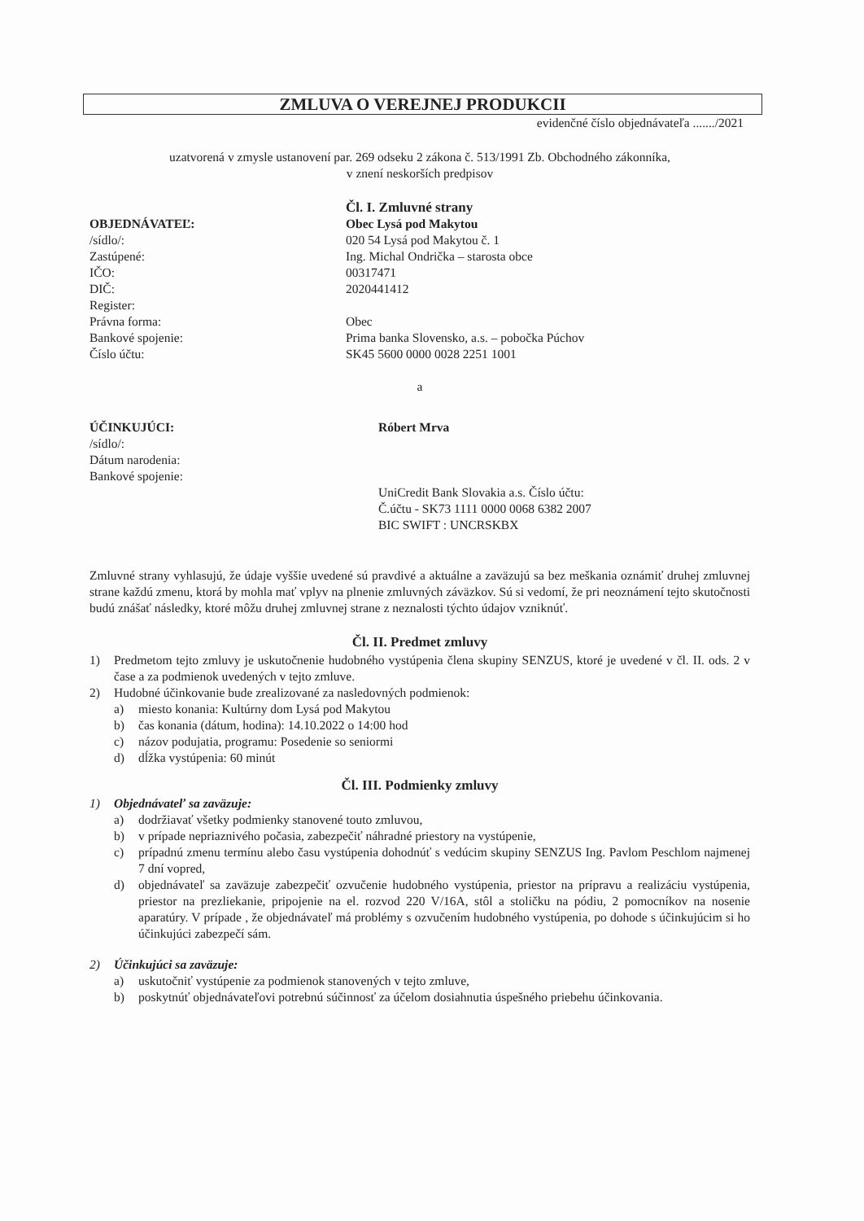ZMLUVA O VEREJNEJ PRODUKCII
evidenčné číslo objednávateľa ......./2021
uzatvorená v zmysle ustanovení par. 269 odseku 2 zákona č. 513/1991 Zb. Obchodného zákonníka,
v znení neskorších predpisov
Čl. I. Zmluvné strany
OBJEDNÁVATEĽ:
/sídlo/:
Zastúpené:
IČO:
DIČ:
Register:
Právna forma:
Bankové spojenie:
Číslo účtu:
Obec Lysá pod Makytou
020 54 Lysá pod Makytou č. 1
Ing. Michal Ondrička – starosta obce
00317471
2020441412
Obec
Prima banka Slovensko, a.s. – pobočka Púchov
SK45 5600 0000 0028 2251 1001
a
ÚČINKUJÚCI:
/sídlo/:
Dátum narodenia:
Bankové spojenie:
Róbert Mrva
UniCredit Bank Slovakia a.s. Číslo účtu:
Č.účtu - SK73 1111 0000 0068 6382 2007
BIC SWIFT : UNCRSKBX
Zmluvné strany vyhlasujú, že údaje vyššie uvedené sú pravdivé a aktuálne a zaväzujú sa bez meškania oznámiť druhej zmluvnej strane každú zmenu, ktorá by mohla mať vplyv na plnenie zmluvných záväzkov. Sú si vedomí, že pri neoznámení tejto skutočnosti budú znášať následky, ktoré môžu druhej zmluvnej strane z neznalosti týchto údajov vzniknúť.
Čl. II. Predmet zmluvy
1) Predmetom tejto zmluvy je uskutočnenie hudobného vystúpenia člena skupiny SENZUS, ktoré je uvedené v čl. II. ods. 2 v čase a za podmienok uvedených v tejto zmluve.
2) Hudobné účinkovanie bude zrealizované za nasledovných podmienok:
a) miesto konania: Kultúrny dom Lysá pod Makytou
b) čas konania (dátum, hodina): 14.10.2022 o 14:00 hod
c) názov podujatia, programu: Posedenie so seniormi
d) dĺžka vystúpenia: 60 minút
Čl. III. Podmienky zmluvy
1) Objednávateľ sa zaväzuje:
a) dodržiavať všetky podmienky stanovené touto zmluvou,
b) v prípade nepriaznivého počasia, zabezpečiť náhradné priestory na vystúpenie,
c) prípadnú zmenu termínu alebo času vystúpenia dohodnúť s vedúcim skupiny SENZUS Ing. Pavlom Peschlom najmenej 7 dní vopred,
d) objednávateľ sa zaväzuje zabezpečiť ozvučenie hudobného vystúpenia, priestor na prípravu a realizáciu vystúpenia, priestor na prezliekanie, pripojenie na el. rozvod 220 V/16A, stôl a stoličku na pódiu, 2 pomocníkov na nosenie aparatúry. V prípade , že objednávateľ má problémy s ozvučením hudobného vystúpenia, po dohode s účinkujúcim si ho účinkujúci zabezpečí sám.
2) Účinkujúci sa zaväzuje:
a) uskutočniť vystúpenie za podmienok stanovených v tejto zmluve,
b) poskytnúť objednávateľovi potrebnú súčinnosť za účelom dosiahnutia úspešného priebehu účinkovania.